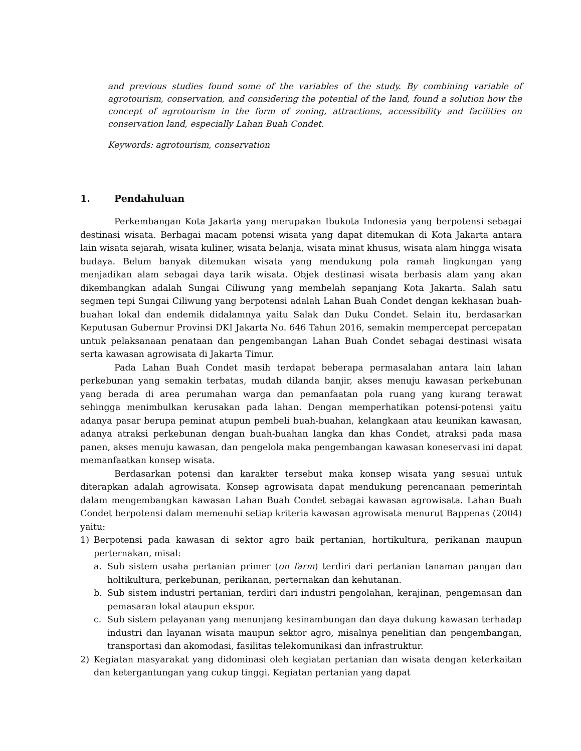and previous studies found some of the variables of the study. By combining variable of agrotourism, conservation, and considering the potential of the land, found a solution how the concept of agrotourism in the form of zoning, attractions, accessibility and facilities on conservation land, especially Lahan Buah Condet.
Keywords: agrotourism, conservation
1. Pendahuluan
Perkembangan Kota Jakarta yang merupakan Ibukota Indonesia yang berpotensi sebagai destinasi wisata. Berbagai macam potensi wisata yang dapat ditemukan di Kota Jakarta antara lain wisata sejarah, wisata kuliner, wisata belanja, wisata minat khusus, wisata alam hingga wisata budaya. Belum banyak ditemukan wisata yang mendukung pola ramah lingkungan yang menjadikan alam sebagai daya tarik wisata. Objek destinasi wisata berbasis alam yang akan dikembangkan adalah Sungai Ciliwung yang membelah sepanjang Kota Jakarta. Salah satu segmen tepi Sungai Ciliwung yang berpotensi adalah Lahan Buah Condet dengan kekhasan buah-buahan lokal dan endemik didalamnya yaitu Salak dan Duku Condet. Selain itu, berdasarkan Keputusan Gubernur Provinsi DKI Jakarta No. 646 Tahun 2016, semakin mempercepat percepatan untuk pelaksanaan penataan dan pengembangan Lahan Buah Condet sebagai destinasi wisata serta kawasan agrowisata di Jakarta Timur.
Pada Lahan Buah Condet masih terdapat beberapa permasalahan antara lain lahan perkebunan yang semakin terbatas, mudah dilanda banjir, akses menuju kawasan perkebunan yang berada di area perumahan warga dan pemanfaatan pola ruang yang kurang terawat sehingga menimbulkan kerusakan pada lahan. Dengan memperhatikan potensi-potensi yaitu adanya pasar berupa peminat atupun pembeli buah-buahan, kelangkaan atau keunikan kawasan, adanya atraksi perkebunan dengan buah-buahan langka dan khas Condet, atraksi pada masa panen, akses menuju kawasan, dan pengelola maka pengembangan kawasan koneservasi ini dapat memanfaatkan konsep wisata.
Berdasarkan potensi dan karakter tersebut maka konsep wisata yang sesuai untuk diterapkan adalah agrowisata. Konsep agrowisata dapat mendukung perencanaan pemerintah dalam mengembangkan kawasan Lahan Buah Condet sebagai kawasan agrowisata. Lahan Buah Condet berpotensi dalam memenuhi setiap kriteria kawasan agrowisata menurut Bappenas (2004) yaitu:
1) Berpotensi pada kawasan di sektor agro baik pertanian, hortikultura, perikanan maupun perternakan, misal:
a. Sub sistem usaha pertanian primer (on farm) terdiri dari pertanian tanaman pangan dan holtikultura, perkebunan, perikanan, perternakan dan kehutanan.
b. Sub sistem industri pertanian, terdiri dari industri pengolahan, kerajinan, pengemasan dan pemasaran lokal ataupun ekspor.
c. Sub sistem pelayanan yang menunjang kesinambungan dan daya dukung kawasan terhadap industri dan layanan wisata maupun sektor agro, misalnya penelitian dan pengembangan, transportasi dan akomodasi, fasilitas telekomunikasi dan infrastruktur.
2) Kegiatan masyarakat yang didominasi oleh kegiatan pertanian dan wisata dengan keterkaitan dan ketergantungan yang cukup tinggi. Kegiatan pertanian yang dapat